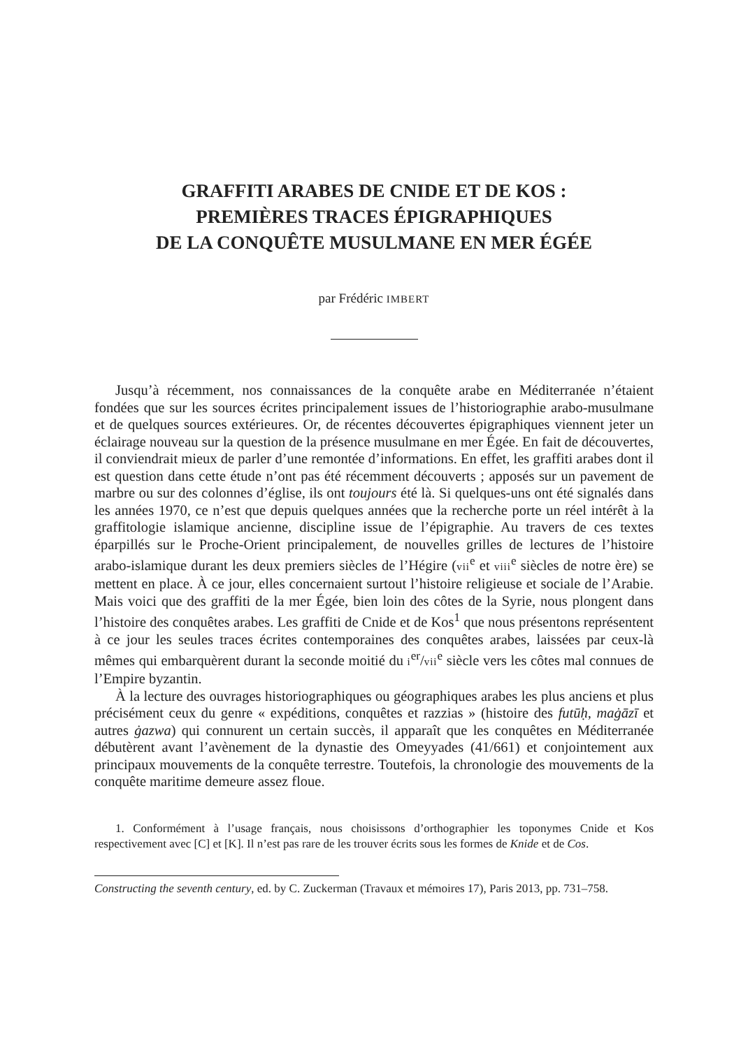GRAFFITI ARABES DE CNIDE ET DE KOS :
PREMIÈRES TRACES ÉPIGRAPHIQUES
DE LA CONQUÊTE MUSULMANE EN MER ÉGÉE
par Frédéric IMBERT
Jusqu’à récemment, nos connaissances de la conquête arabe en Méditerranée n’étaient fondées que sur les sources écrites principalement issues de l’historiographie arabo-musulmane et de quelques sources extérieures. Or, de récentes découvertes épigraphiques viennent jeter un éclairage nouveau sur la question de la présence musulmane en mer Égée. En fait de découvertes, il conviendrait mieux de parler d’une remontée d’informations. En effet, les graffiti arabes dont il est question dans cette étude n’ont pas été récemment découverts ; apposés sur un pavement de marbre ou sur des colonnes d’église, ils ont toujours été là. Si quelques-uns ont été signalés dans les années 1970, ce n’est que depuis quelques années que la recherche porte un réel intérêt à la graffitologie islamique ancienne, discipline issue de l’épigraphie. Au travers de ces textes éparpillés sur le Proche-Orient principalement, de nouvelles grilles de lectures de l’histoire arabo-islamique durant les deux premiers siècles de l’Hégire (vii<sup>e</sup> et viii<sup>e</sup> siècles de notre ère) se mettent en place. À ce jour, elles concernaient surtout l’histoire religieuse et sociale de l’Arabie. Mais voici que des graffiti de la mer Égée, bien loin des côtes de la Syrie, nous plongent dans l’histoire des conquêtes arabes. Les graffiti de Cnide et de Kos<sup>1</sup> que nous présentons représentent à ce jour les seules traces écrites contemporaines des conquêtes arabes, laissées par ceux-là mêmes qui embarquèrent durant la seconde moitié du i<sup>er</sup>/vii<sup>e</sup> siècle vers les côtes mal connues de l’Empire byzantin.
À la lecture des ouvrages historiographiques ou géographiques arabes les plus anciens et plus précisément ceux du genre « expéditions, conquêtes et razzias » (histoire des futūḥ, maġāzī et autres ġazwa) qui connurent un certain succès, il apparaît que les conquêtes en Méditerranée débutèrent avant l’avènement de la dynastie des Omeyyades (41/661) et conjointement aux principaux mouvements de la conquête terrestre. Toutefois, la chronologie des mouvements de la conquête maritime demeure assez floue.
1. Conformément à l’usage français, nous choisissons d’orthographier les toponymes Cnide et Kos respectivement avec [C] et [K]. Il n’est pas rare de les trouver écrits sous les formes de Knide et de Cos.
Constructing the seventh century, ed. by C. Zuckerman (Travaux et mémoires 17), Paris 2013, pp. 731–758.